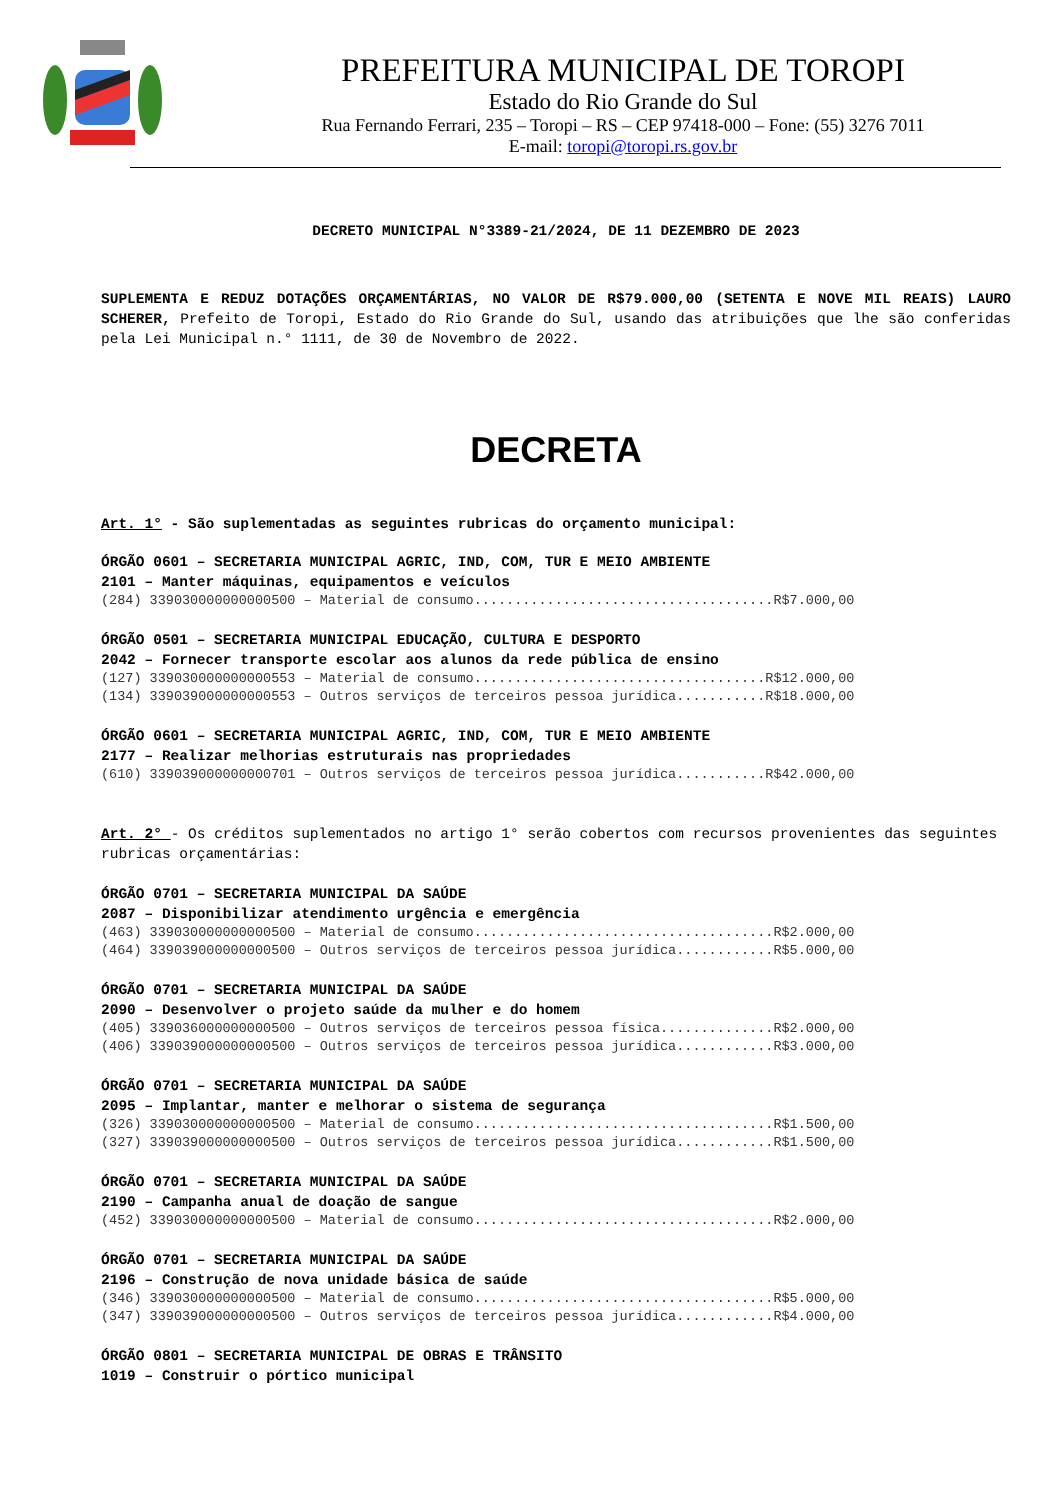PREFEITURA MUNICIPAL DE TOROPI
Estado do Rio Grande do Sul
Rua Fernando Ferrari, 235 – Toropi – RS – CEP 97418-000 – Fone: (55) 3276 7011
E-mail: toropi@toropi.rs.gov.br
DECRETO MUNICIPAL N°3389-21/2024, DE 11 DEZEMBRO DE 2023
SUPLEMENTA E REDUZ DOTAÇÕES ORÇAMENTÁRIAS, NO VALOR DE R$79.000,00 (SETENTA E NOVE MIL REAIS) LAURO SCHERER, Prefeito de Toropi, Estado do Rio Grande do Sul, usando das atribuições que lhe são conferidas pela Lei Municipal n.° 1111, de 30 de Novembro de 2022.
DECRETA
Art. 1° - São suplementadas as seguintes rubricas do orçamento municipal:
ÓRGÃO 0601 – SECRETARIA MUNICIPAL AGRIC, IND, COM, TUR E MEIO AMBIENTE
2101 – Manter máquinas, equipamentos e veículos
(284) 339030000000000500 – Material de consumo.....................................R$7.000,00
ÓRGÃO 0501 – SECRETARIA MUNICIPAL EDUCAÇÃO, CULTURA E DESPORTO
2042 – Fornecer transporte escolar aos alunos da rede pública de ensino
(127) 339030000000000553 – Material de consumo....................................R$12.000,00
(134) 339039000000000553 – Outros serviços de terceiros pessoa jurídica...........R$18.000,00
ÓRGÃO 0601 – SECRETARIA MUNICIPAL AGRIC, IND, COM, TUR E MEIO AMBIENTE
2177 – Realizar melhorias estruturais nas propriedades
(610) 339039000000000701 – Outros serviços de terceiros pessoa jurídica...........R$42.000,00
Art. 2° - Os créditos suplementados no artigo 1° serão cobertos com recursos provenientes das seguintes rubricas orçamentárias:
ÓRGÃO 0701 – SECRETARIA MUNICIPAL DA SAÚDE
2087 – Disponibilizar atendimento urgência e emergência
(463) 339030000000000500 – Material de consumo.....................................R$2.000,00
(464) 339039000000000500 – Outros serviços de terceiros pessoa jurídica............R$5.000,00
ÓRGÃO 0701 – SECRETARIA MUNICIPAL DA SAÚDE
2090 – Desenvolver o projeto saúde da mulher e do homem
(405) 339036000000000500 – Outros serviços de terceiros pessoa física..............R$2.000,00
(406) 339039000000000500 – Outros serviços de terceiros pessoa jurídica............R$3.000,00
ÓRGÃO 0701 – SECRETARIA MUNICIPAL DA SAÚDE
2095 – Implantar, manter e melhorar o sistema de segurança
(326) 339030000000000500 – Material de consumo.....................................R$1.500,00
(327) 339039000000000500 – Outros serviços de terceiros pessoa jurídica............R$1.500,00
ÓRGÃO 0701 – SECRETARIA MUNICIPAL DA SAÚDE
2190 – Campanha anual de doação de sangue
(452) 339030000000000500 – Material de consumo.....................................R$2.000,00
ÓRGÃO 0701 – SECRETARIA MUNICIPAL DA SAÚDE
2196 – Construção de nova unidade básica de saúde
(346) 339030000000000500 – Material de consumo.....................................R$5.000,00
(347) 339039000000000500 – Outros serviços de terceiros pessoa jurídica............R$4.000,00
ÓRGÃO 0801 – SECRETARIA MUNICIPAL DE OBRAS E TRÂNSITO
1019 – Construir o pórtico municipal